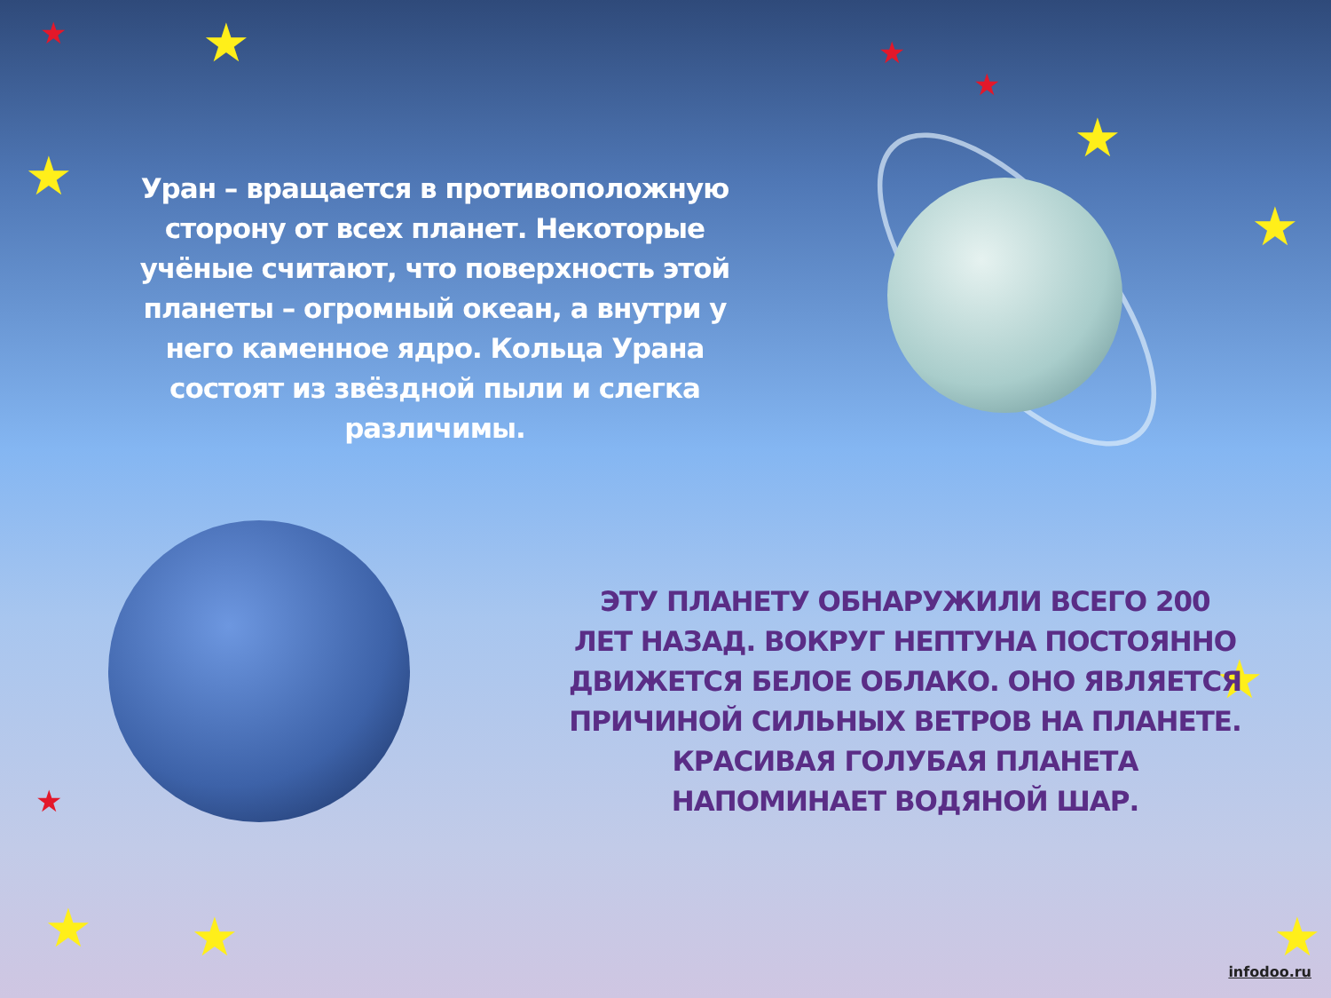★ ★ ★
★
★
★
★
★
★
★ ★ ★
Уран – вращается в противоположную сторону от всех планет. Некоторые учёные считают, что поверхность этой планеты – огромный океан, а внутри у него каменное ядро. Кольца Урана состоят из звёздной пыли и слегка различимы.
ЭТУ ПЛАНЕТУ ОБНАРУЖИЛИ ВСЕГО 200 ЛЕТ НАЗАД. ВОКРУГ НЕПТУНА ПОСТОЯННО ДВИЖЕТСЯ БЕЛОЕ ОБЛАКО. ОНО ЯВЛЯЕТСЯ ПРИЧИНОЙ СИЛЬНЫХ ВЕТРОВ НА ПЛАНЕТЕ. КРАСИВАЯ ГОЛУБАЯ ПЛАНЕТА НАПОМИНАЕТ ВОДЯНОЙ ШАР.
infodoo.ru